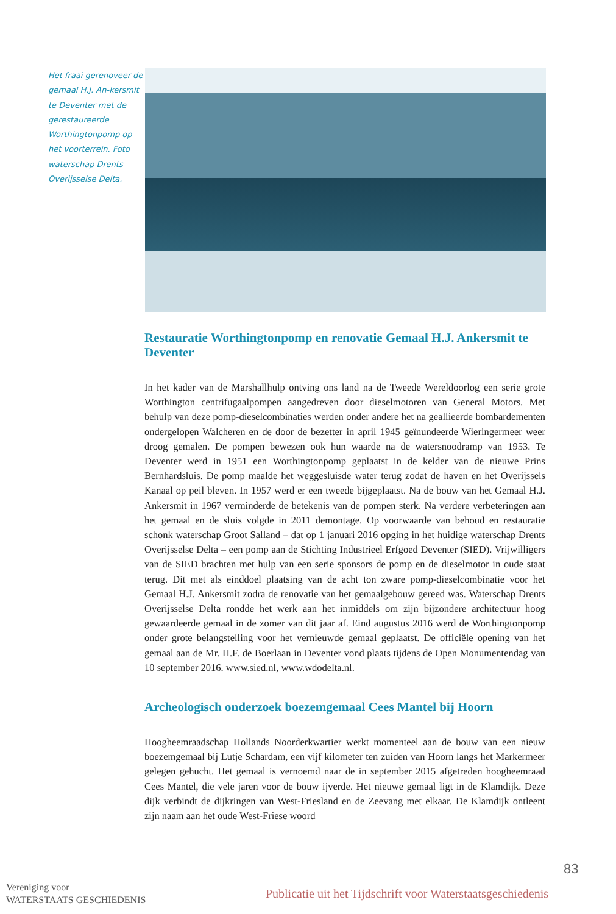Het fraai gerenoveer-de gemaal H.J. An-kersmit te Deventer met de gerestaureerde Worthingtonpomp op het voorterrein. Foto waterschap Drents Overijsselse Delta.
Restauratie Worthingtonpomp en renovatie Gemaal H.J. Ankersmit te Deventer
In het kader van de Marshallhulp ontving ons land na de Tweede Wereldoorlog een serie grote Worthington centrifugaalpompen aangedreven door dieselmotoren van General Motors. Met behulp van deze pomp-dieselcombinaties werden onder andere het na geallieerde bombardementen ondergelopen Walcheren en de door de bezetter in april 1945 geïnundeerde Wieringermeer weer droog gemalen. De pompen bewezen ook hun waarde na de watersnoodramp van 1953. Te Deventer werd in 1951 een Worthingtonpomp geplaatst in de kelder van de nieuwe Prins Bernhardsluis. De pomp maalde het weggesluisde water terug zodat de haven en het Overijssels Kanaal op peil bleven. In 1957 werd er een tweede bijgeplaatst. Na de bouw van het Gemaal H.J. Ankersmit in 1967 verminderde de betekenis van de pompen sterk. Na verdere verbeteringen aan het gemaal en de sluis volgde in 2011 demontage. Op voorwaarde van behoud en restauratie schonk waterschap Groot Salland – dat op 1 januari 2016 opging in het huidige waterschap Drents Overijsselse Delta – een pomp aan de Stichting Industrieel Erfgoed Deventer (SIED). Vrijwilligers van de SIED brachten met hulp van een serie sponsors de pomp en de dieselmotor in oude staat terug. Dit met als einddoel plaatsing van de acht ton zware pomp-dieselcombinatie voor het Gemaal H.J. Ankersmit zodra de renovatie van het gemaalgebouw gereed was. Waterschap Drents Overijsselse Delta rondde het werk aan het inmiddels om zijn bijzondere architectuur hoog gewaardeerde gemaal in de zomer van dit jaar af. Eind augustus 2016 werd de Worthingtonpomp onder grote belangstelling voor het vernieuwde gemaal geplaatst. De officiële opening van het gemaal aan de Mr. H.F. de Boerlaan in Deventer vond plaats tijdens de Open Monumentendag van 10 september 2016. www.sied.nl, www.wdodelta.nl.
Archeologisch onderzoek boezemgemaal Cees Mantel bij Hoorn
Hoogheemraadschap Hollands Noorderkwartier werkt momenteel aan de bouw van een nieuw boezemgemaal bij Lutje Schardam, een vijf kilometer ten zuiden van Hoorn langs het Markermeer gelegen gehucht. Het gemaal is vernoemd naar de in september 2015 afgetreden hoogheemraad Cees Mantel, die vele jaren voor de bouw ijverde. Het nieuwe gemaal ligt in de Klamdijk. Deze dijk verbindt de dijkringen van West-Friesland en de Zeevang met elkaar. De Klamdijk ontleent zijn naam aan het oude West-Friese woord
83
Vereniging voor
WATERSTAATS GESCHIEDENIS
Publicatie uit het Tijdschrift voor Waterstaatsgeschiedenis